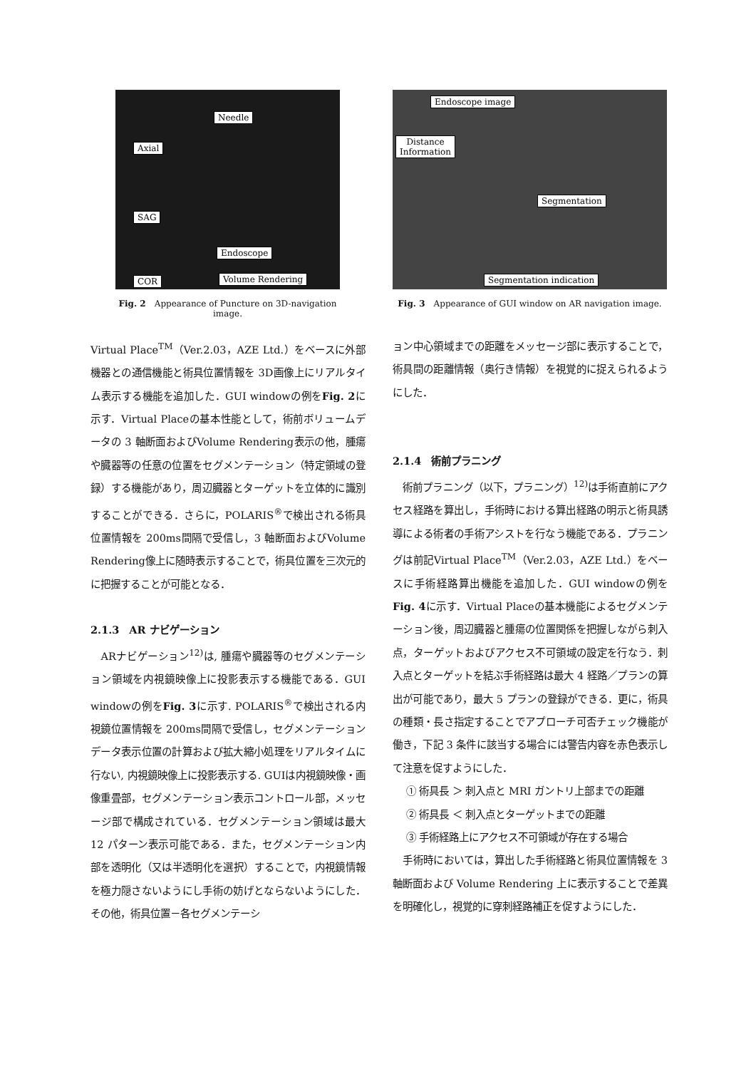Needle
Axial
SAG
Endoscope
COR Volume Rendering
Fig. 2　Appearance of Puncture on 3D-navigation image.
Endoscope image
Distance
Information
Segmentation
Segmentation indication
Fig. 3　Appearance of GUI window on AR navigation image.
Virtual Place<sup>TM</sup>（Ver.2.03，AZE Ltd.）をベースに外部機器との通信機能と術具位置情報を 3D画像上にリアルタイム表示する機能を追加した．GUI windowの例をFig. 2に示す．Virtual Placeの基本性能として，術前ボリュームデータの 3 軸断面およびVolume Rendering表示の他，腫瘍や臓器等の任意の位置をセグメンテーション（特定領域の登録）する機能があり，周辺臓器とターゲットを立体的に識別することができる．さらに，POLARIS<sup>®</sup>で検出される術具位置情報を 200ms間隔で受信し，3 軸断面およびVolume Rendering像上に随時表示することで，術具位置を三次元的に把握することが可能となる．
2.1.3　AR ナビゲーション
　ARナビゲーション<sup>12)</sup>は, 腫瘍や臓器等のセグメンテーション領域を内視鏡映像上に投影表示する機能である．GUI windowの例をFig. 3に示す. POLARIS<sup>®</sup>で検出される内視鏡位置情報を 200ms間隔で受信し，セグメンテーションデータ表示位置の計算および拡大縮小処理をリアルタイムに行ない, 内視鏡映像上に投影表示する. GUIは内視鏡映像・画像重畳部，セグメンテーション表示コントロール部，メッセージ部で構成されている．セグメンテーション領域は最大 12 パターン表示可能である．また，セグメンテーション内部を透明化（又は半透明化を選択）することで，内視鏡情報を極力隠さないようにし手術の妨げとならないようにした．その他，術具位置－各セグメンテーシ
ョン中心領域までの距離をメッセージ部に表示することで，術具間の距離情報（奥行き情報）を視覚的に捉えられるようにした．
2.1.4　術前プラニング
　術前プラニング（以下，プラニング）<sup>12)</sup>は手術直前にアクセス経路を算出し，手術時における算出経路の明示と術具誘導による術者の手術アシストを行なう機能である．プラニングは前記Virtual Place<sup>TM</sup>（Ver.2.03，AZE Ltd.）をベースに手術経路算出機能を追加した．GUI windowの例をFig. 4に示す．Virtual Placeの基本機能によるセグメンテーション後，周辺臓器と腫瘍の位置関係を把握しながら刺入点，ターゲットおよびアクセス不可領域の設定を行なう．刺入点とターゲットを結ぶ手術経路は最大 4 経路／プランの算出が可能であり，最大 5 プランの登録ができる．更に，術具の種類・長さ指定することでアプローチ可否チェック機能が働き，下記 3 条件に該当する場合には警告内容を赤色表示して注意を促すようにした．
　 ① 術具長 ＞ 刺入点と MRI ガントリ上部までの距離
　 ② 術具長 ＜ 刺入点とターゲットまでの距離
　 ③ 手術経路上にアクセス不可領域が存在する場合
　手術時においては，算出した手術経路と術具位置情報を 3 軸断面および Volume Rendering 上に表示することで差異を明確化し，視覚的に穿刺経路補正を促すようにした．